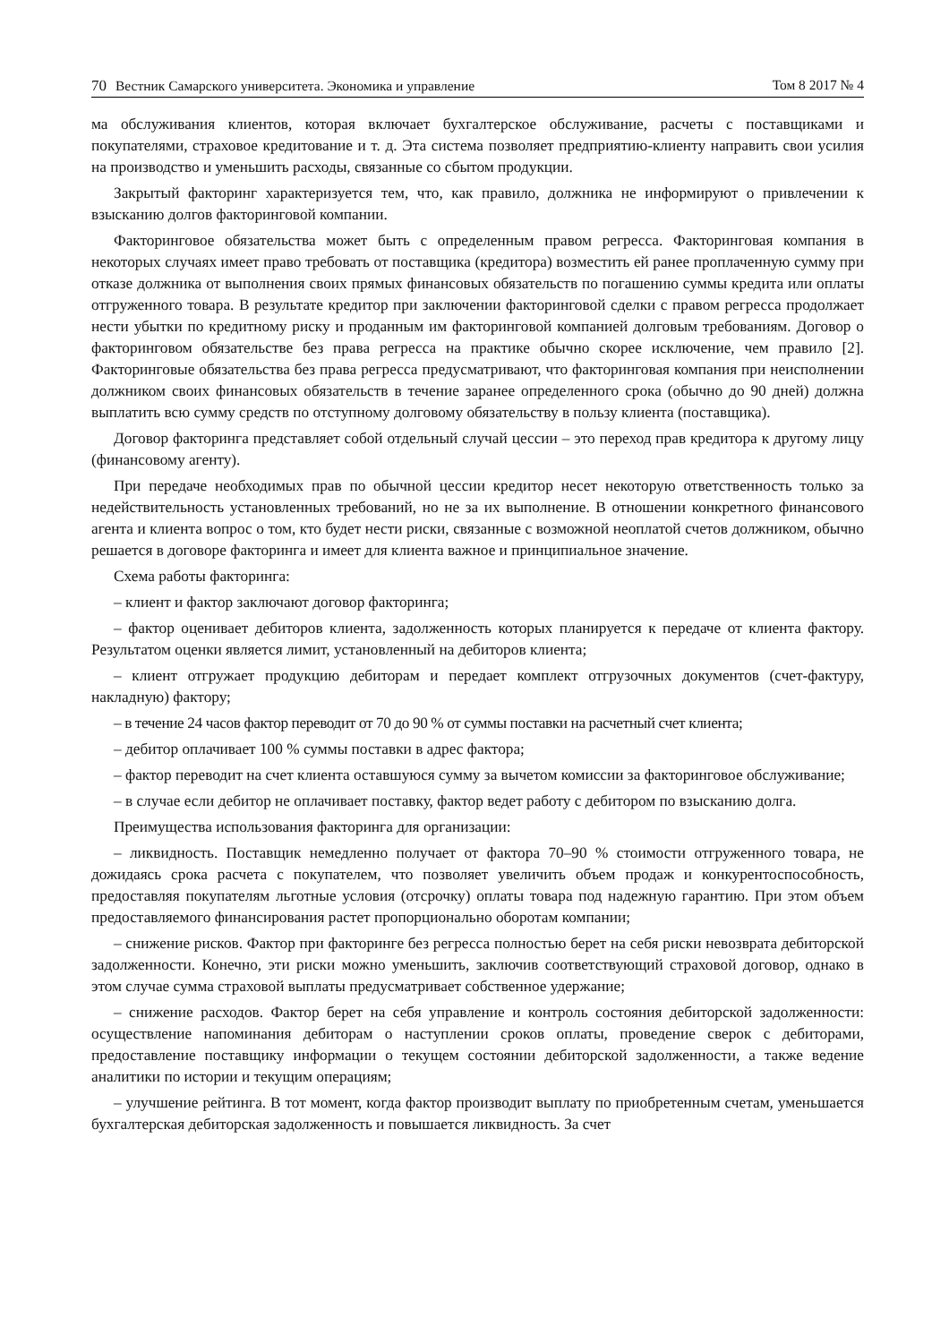70 Вестник Самарского университета. Экономика и управление Том 8 2017 № 4
ма обслуживания клиентов, которая включает бухгалтерское обслуживание, расчеты с поставщиками и покупателями, страховое кредитование и т. д. Эта система позволяет предприятию-клиенту направить свои усилия на производство и уменьшить расходы, связанные со сбытом продукции.
Закрытый факторинг характеризуется тем, что, как правило, должника не информируют о привлечении к взысканию долгов факторинговой компании.
Факторинговое обязательства может быть с определенным правом регресса. Факторинговая компания в некоторых случаях имеет право требовать от поставщика (кредитора) возместить ей ранее проплаченную сумму при отказе должника от выполнения своих прямых финансовых обязательств по погашению суммы кредита или оплаты отгруженного товара. В результате кредитор при заключении факторинговой сделки с правом регресса продолжает нести убытки по кредитному риску и проданным им факторинговой компанией долговым требованиям. Договор о факторинговом обязательстве без права регресса на практике обычно скорее исключение, чем правило [2]. Факторинговые обязательства без права регресса предусматривают, что факторинговая компания при неисполнении должником своих финансовых обязательств в течение заранее определенного срока (обычно до 90 дней) должна выплатить всю сумму средств по отступному долговому обязательству в пользу клиента (поставщика).
Договор факторинга представляет собой отдельный случай цессии – это переход прав кредитора к другому лицу (финансовому агенту).
При передаче необходимых прав по обычной цессии кредитор несет некоторую ответственность только за недействительность установленных требований, но не за их выполнение. В отношении конкретного финансового агента и клиента вопрос о том, кто будет нести риски, связанные с возможной неоплатой счетов должником, обычно решается в договоре факторинга и имеет для клиента важное и принципиальное значение.
Схема работы факторинга:
– клиент и фактор заключают договор факторинга;
– фактор оценивает дебиторов клиента, задолженность которых планируется к передаче от клиента фактору. Результатом оценки является лимит, установленный на дебиторов клиента;
– клиент отгружает продукцию дебиторам и передает комплект отгрузочных документов (счет-фактуру, накладную) фактору;
– в течение 24 часов фактор переводит от 70 до 90 % от суммы поставки на расчетный счет клиента;
– дебитор оплачивает 100 % суммы поставки в адрес фактора;
– фактор переводит на счет клиента оставшуюся сумму за вычетом комиссии за факторинговое обслуживание;
– в случае если дебитор не оплачивает поставку, фактор ведет работу с дебитором по взысканию долга.
Преимущества использования факторинга для организации:
– ликвидность. Поставщик немедленно получает от фактора 70–90 % стоимости отгруженного товара, не дожидаясь срока расчета с покупателем, что позволяет увеличить объем продаж и конкурентоспособность, предоставляя покупателям льготные условия (отсрочку) оплаты товара под надежную гарантию. При этом объем предоставляемого финансирования растет пропорционально оборотам компании;
– снижение рисков. Фактор при факторинге без регресса полностью берет на себя риски невозврата дебиторской задолженности. Конечно, эти риски можно уменьшить, заключив соответствующий страховой договор, однако в этом случае сумма страховой выплаты предусматривает собственное удержание;
– снижение расходов. Фактор берет на себя управление и контроль состояния дебиторской задолженности: осуществление напоминания дебиторам о наступлении сроков оплаты, проведение сверок с дебиторами, предоставление поставщику информации о текущем состоянии дебиторской задолженности, а также ведение аналитики по истории и текущим операциям;
– улучшение рейтинга. В тот момент, когда фактор производит выплату по приобретенным счетам, уменьшается бухгалтерская дебиторская задолженность и повышается ликвидность. За счет